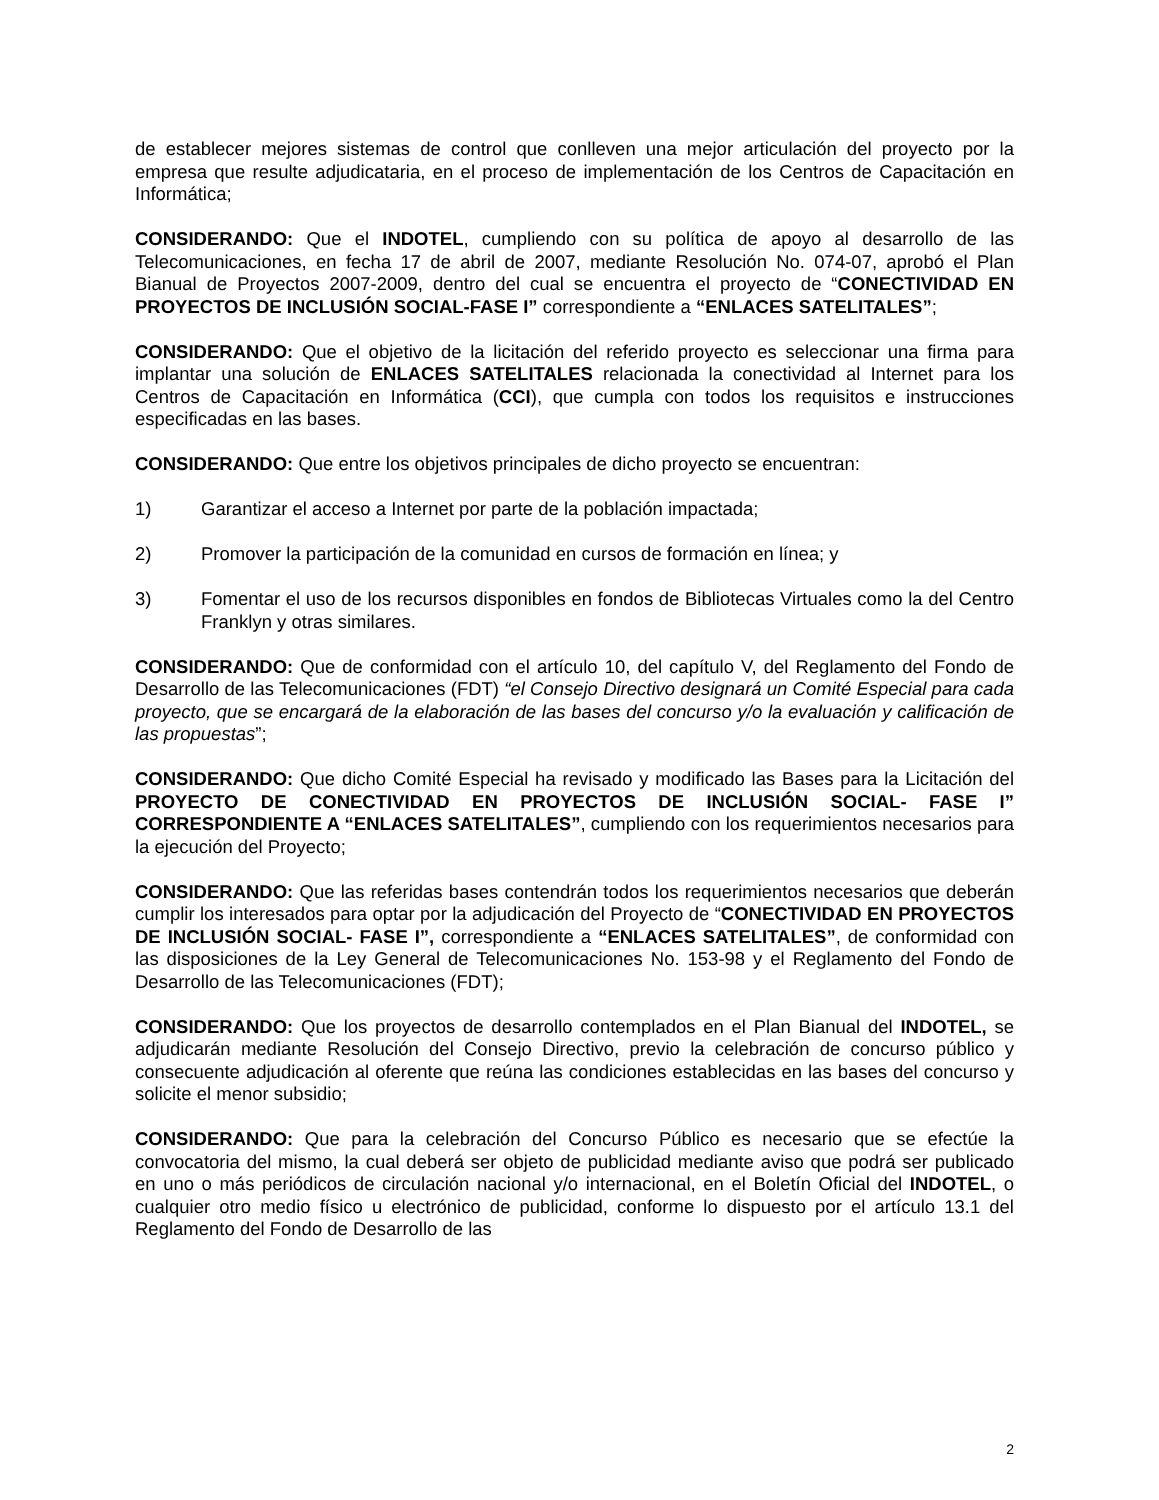de establecer mejores sistemas de control que conlleven una mejor articulación del proyecto por la empresa que resulte adjudicataria, en el proceso de implementación de los Centros de Capacitación en Informática;
CONSIDERANDO: Que el INDOTEL, cumpliendo con su política de apoyo al desarrollo de las Telecomunicaciones, en fecha 17 de abril de 2007, mediante Resolución No. 074-07, aprobó el Plan Bianual de Proyectos 2007-2009, dentro del cual se encuentra el proyecto de “CONECTIVIDAD EN PROYECTOS DE INCLUSIÓN SOCIAL-FASE I” correspondiente a “ENLACES SATELITALES”;
CONSIDERANDO: Que el objetivo de la licitación del referido proyecto es seleccionar una firma para implantar una solución de ENLACES SATELITALES relacionada la conectividad al Internet para los Centros de Capacitación en Informática (CCI), que cumpla con todos los requisitos e instrucciones especificadas en las bases.
CONSIDERANDO: Que entre los objetivos principales de dicho proyecto se encuentran:
1) Garantizar el acceso a Internet por parte de la población impactada;
2) Promover la participación de la comunidad en cursos de formación en línea; y
3) Fomentar el uso de los recursos disponibles en fondos de Bibliotecas Virtuales como la del Centro Franklyn y otras similares.
CONSIDERANDO: Que de conformidad con el artículo 10, del capítulo V, del Reglamento del Fondo de Desarrollo de las Telecomunicaciones (FDT) “el Consejo Directivo designará un Comité Especial para cada proyecto, que se encargará de la elaboración de las bases del concurso y/o la evaluación y calificación de las propuestas”;
CONSIDERANDO: Que dicho Comité Especial ha revisado y modificado las Bases para la Licitación del PROYECTO DE CONECTIVIDAD EN PROYECTOS DE INCLUSIÓN SOCIAL- FASE I” CORRESPONDIENTE A “ENLACES SATELITALES”, cumpliendo con los requerimientos necesarios para la ejecución del Proyecto;
CONSIDERANDO: Que las referidas bases contendrán todos los requerimientos necesarios que deberán cumplir los interesados para optar por la adjudicación del Proyecto de “CONECTIVIDAD EN PROYECTOS DE INCLUSIÓN SOCIAL- FASE I”, correspondiente a “ENLACES SATELITALES”, de conformidad con las disposiciones de la Ley General de Telecomunicaciones No. 153-98 y el Reglamento del Fondo de Desarrollo de las Telecomunicaciones (FDT);
CONSIDERANDO: Que los proyectos de desarrollo contemplados en el Plan Bianual del INDOTEL, se adjudicarán mediante Resolución del Consejo Directivo, previo la celebración de concurso público y consecuente adjudicación al oferente que reúna las condiciones establecidas en las bases del concurso y solicite el menor subsidio;
CONSIDERANDO: Que para la celebración del Concurso Público es necesario que se efectúe la convocatoria del mismo, la cual deberá ser objeto de publicidad mediante aviso que podrá ser publicado en uno o más periódicos de circulación nacional y/o internacional, en el Boletín Oficial del INDOTEL, o cualquier otro medio físico u electrónico de publicidad, conforme lo dispuesto por el artículo 13.1 del Reglamento del Fondo de Desarrollo de las
2